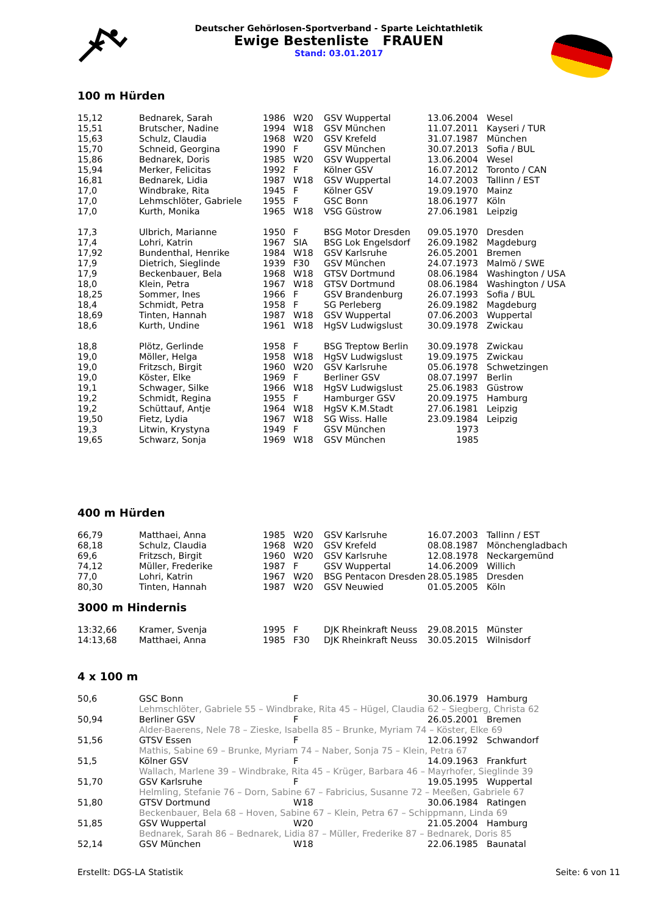Deutscher Gehörlosen-Sportverband - Sparte Leichtathletik
Ewige Bestenliste FRAUEN
Stand: 03.01.2017
100 m Hürden
| 15,12 | Bednarek, Sarah | 1986 | W20 | GSV Wuppertal | 13.06.2004 | Wesel |
| 15,51 | Brutscher, Nadine | 1994 | W18 | GSV München | 11.07.2011 | Kayseri / TUR |
| 15,63 | Schulz, Claudia | 1968 | W20 | GSV Krefeld | 31.07.1987 | München |
| 15,70 | Schneid, Georgina | 1990 | F | GSV München | 30.07.2013 | Sofia / BUL |
| 15,86 | Bednarek, Doris | 1985 | W20 | GSV Wuppertal | 13.06.2004 | Wesel |
| 15,94 | Merker, Felicitas | 1992 | F | Kölner GSV | 16.07.2012 | Toronto / CAN |
| 16,81 | Bednarek, Lidia | 1987 | W18 | GSV Wuppertal | 14.07.2003 | Tallinn / EST |
| 17,0 | Windbrake, Rita | 1945 | F | Kölner GSV | 19.09.1970 | Mainz |
| 17,0 | Lehmschlöter, Gabriele | 1955 | F | GSC Bonn | 18.06.1977 | Köln |
| 17,0 | Kurth, Monika | 1965 | W18 | VSG Güstrow | 27.06.1981 | Leipzig |
| 17,3 | Ulbrich, Marianne | 1950 | F | BSG Motor Dresden | 09.05.1970 | Dresden |
| 17,4 | Lohri, Katrin | 1967 | SIA | BSG Lok Engelsdorf | 26.09.1982 | Magdeburg |
| 17,92 | Bundenthal, Henrike | 1984 | W18 | GSV Karlsruhe | 26.05.2001 | Bremen |
| 17,9 | Dietrich, Sieglinde | 1939 | F30 | GSV München | 24.07.1973 | Malmö / SWE |
| 17,9 | Beckenbauer, Bela | 1968 | W18 | GTSV Dortmund | 08.06.1984 | Washington / USA |
| 18,0 | Klein, Petra | 1967 | W18 | GTSV Dortmund | 08.06.1984 | Washington / USA |
| 18,25 | Sommer, Ines | 1966 | F | GSV Brandenburg | 26.07.1993 | Sofia / BUL |
| 18,4 | Schmidt, Petra | 1958 | F | SG Perleberg | 26.09.1982 | Magdeburg |
| 18,69 | Tinten, Hannah | 1987 | W18 | GSV Wuppertal | 07.06.2003 | Wuppertal |
| 18,6 | Kurth, Undine | 1961 | W18 | HgSV Ludwigslust | 30.09.1978 | Zwickau |
| 18,8 | Plötz, Gerlinde | 1958 | F | BSG Treptow Berlin | 30.09.1978 | Zwickau |
| 19,0 | Möller, Helga | 1958 | W18 | HgSV Ludwigslust | 19.09.1975 | Zwickau |
| 19,0 | Fritzsch, Birgit | 1960 | W20 | GSV Karlsruhe | 05.06.1978 | Schwetzingen |
| 19,0 | Köster, Elke | 1969 | F | Berliner GSV | 08.07.1997 | Berlin |
| 19,1 | Schwager, Silke | 1966 | W18 | HgSV Ludwigslust | 25.06.1983 | Güstrow |
| 19,2 | Schmidt, Regina | 1955 | F | Hamburger GSV | 20.09.1975 | Hamburg |
| 19,2 | Schüttauf, Antje | 1964 | W18 | HgSV K.M.Stadt | 27.06.1981 | Leipzig |
| 19,50 | Fietz, Lydia | 1967 | W18 | SG Wiss. Halle | 23.09.1984 | Leipzig |
| 19,3 | Litwin, Krystyna | 1949 | F | GSV München | 1973 | |
| 19,65 | Schwarz, Sonja | 1969 | W18 | GSV München | 1985 | |
400 m Hürden
| 66,79 | Matthaei, Anna | 1985 | W20 | GSV Karlsruhe | 16.07.2003 | Tallinn / EST |
| 68,18 | Schulz, Claudia | 1968 | W20 | GSV Krefeld | 08.08.1987 | Mönchengladbach |
| 69,6 | Fritzsch, Birgit | 1960 | W20 | GSV Karlsruhe | 12.08.1978 | Neckargemünd |
| 74,12 | Müller, Frederike | 1987 | F | GSV Wuppertal | 14.06.2009 | Willich |
| 77,0 | Lohri, Katrin | 1967 | W20 | BSG Pentacon Dresden | 28.05.1985 | Dresden |
| 80,30 | Tinten, Hannah | 1987 | W20 | GSV Neuwied | 01.05.2005 | Köln |
3000 m Hindernis
| 13:32,66 | Kramer, Svenja | 1995 | F | DJK Rheinkraft Neuss | 29.08.2015 | Münster |
| 14:13,68 | Matthaei, Anna | 1985 | F30 | DJK Rheinkraft Neuss | 30.05.2015 | Wilnisdorf |
4 x 100 m
| 50,6 | GSC Bonn | | F | | 30.06.1979 | Hamburg |
| | Lehmschlöter, Gabriele 55 – Windbrake, Rita 45 – Hügel, Claudia 62 – Siegberg, Christa 62 | | | | | |
| 50,94 | Berliner GSV | | F | | 26.05.2001 | Bremen |
| | Alder-Baerens, Nele 78 – Zieske, Isabella 85 – Brunke, Myriam 74 – Köster, Elke 69 | | | | | |
| 51,56 | GTSV Essen | | F | | 12.06.1992 | Schwandorf |
| | Mathis, Sabine 69 – Brunke, Myriam 74 – Naber, Sonja 75 – Klein, Petra 67 | | | | | |
| 51,5 | Kölner GSV | | F | | 14.09.1963 | Frankfurt |
| | Wallach, Marlene 39 – Windbrake, Rita 45 – Krüger, Barbara 46 – Mayrhofer, Sieglinde 39 | | | | | |
| 51,70 | GSV Karlsruhe | | F | | 19.05.1995 | Wuppertal |
| | Helmling, Stefanie 76 – Dorn, Sabine 67 – Fabricius, Susanne 72 – Meeßen, Gabriele 67 | | | | | |
| 51,80 | GTSV Dortmund | | W18 | | 30.06.1984 | Ratingen |
| | Beckenbauer, Bela 68 – Hoven, Sabine 67 – Klein, Petra 67 – Schippmann, Linda 69 | | | | | |
| 51,85 | GSV Wuppertal | | W20 | | 21.05.2004 | Hamburg |
| | Bednarek, Sarah 86 – Bednarek, Lidia 87 – Müller, Frederike 87 – Bednarek, Doris 85 | | | | | |
| 52,14 | GSV München | | W18 | | 22.06.1985 | Baunatal |
Erstellt: DGS-LA Statistik Seite: 6 von 11